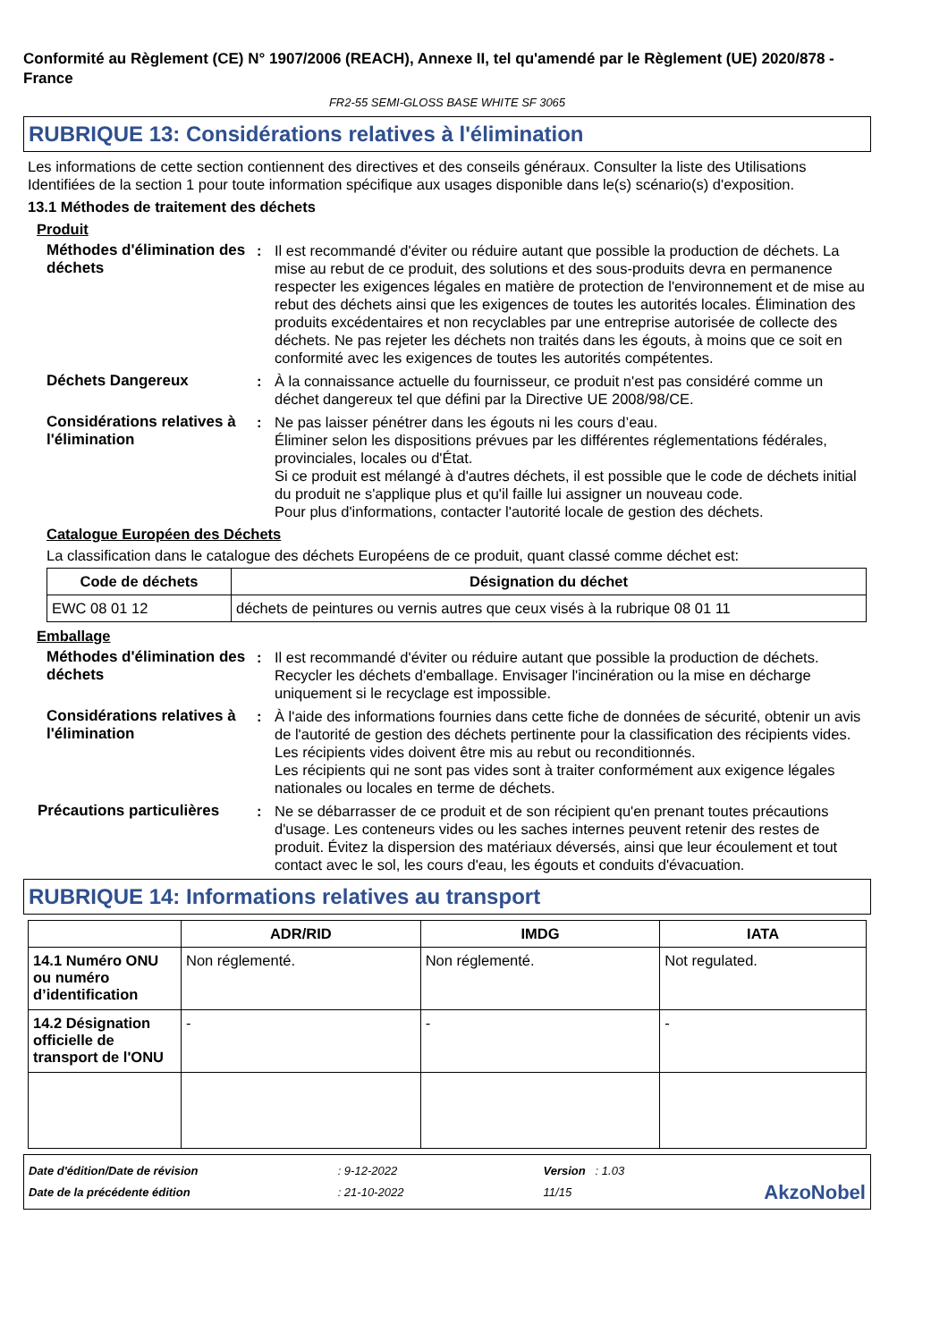Conformité au Règlement (CE) N° 1907/2006 (REACH), Annexe II, tel qu'amendé par le Règlement (UE) 2020/878 - France
FR2-55 SEMI-GLOSS BASE WHITE SF 3065
RUBRIQUE 13: Considérations relatives à l'élimination
Les informations de cette section contiennent des directives et des conseils généraux. Consulter la liste des Utilisations Identifiées de la section 1 pour toute information spécifique aux usages disponible dans le(s) scénario(s) d'exposition.
13.1 Méthodes de traitement des déchets
Produit
Méthodes d'élimination des déchets
: Il est recommandé d'éviter ou réduire autant que possible la production de déchets. La mise au rebut de ce produit, des solutions et des sous-produits devra en permanence respecter les exigences légales en matière de protection de l'environnement et de mise au rebut des déchets ainsi que les exigences de toutes les autorités locales. Élimination des produits excédentaires et non recyclables par une entreprise autorisée de collecte des déchets. Ne pas rejeter les déchets non traités dans les égouts, à moins que ce soit en conformité avec les exigences de toutes les autorités compétentes.
Déchets Dangereux : À la connaissance actuelle du fournisseur, ce produit n'est pas considéré comme un déchet dangereux tel que défini par la Directive UE 2008/98/CE.
Considérations relatives à l'élimination
: Ne pas laisser pénétrer dans les égouts ni les cours d’eau.
Éliminer selon les dispositions prévues par les différentes réglementations fédérales, provinciales, locales ou d'État.
Si ce produit est mélangé à d'autres déchets, il est possible que le code de déchets initial du produit ne s'applique plus et qu'il faille lui assigner un nouveau code.
Pour plus d'informations, contacter l'autorité locale de gestion des déchets.
Catalogue Européen des Déchets
La classification dans le catalogue des déchets Européens de ce produit, quant classé comme déchet est:
| Code de déchets | Désignation du déchet |
| --- | --- |
| EWC 08 01 12 | déchets de peintures ou vernis autres que ceux visés à la rubrique 08 01 11 |
Emballage
Méthodes d'élimination des déchets
: Il est recommandé d'éviter ou réduire autant que possible la production de déchets. Recycler les déchets d'emballage. Envisager l'incinération ou la mise en décharge uniquement si le recyclage est impossible.
Considérations relatives à l'élimination
: À l'aide des informations fournies dans cette fiche de données de sécurité, obtenir un avis de l'autorité de gestion des déchets pertinente pour la classification des récipients vides.
Les récipients vides doivent être mis au rebut ou reconditionnés.
Les récipients qui ne sont pas vides sont à traiter conformément aux exigence légales nationales ou locales en terme de déchets.
Précautions particulières
: Ne se débarrasser de ce produit et de son récipient qu'en prenant toutes précautions d'usage. Les conteneurs vides ou les saches internes peuvent retenir des restes de produit. Évitez la dispersion des matériaux déversés, ainsi que leur écoulement et tout contact avec le sol, les cours d'eau, les égouts et conduits d'évacuation.
RUBRIQUE 14: Informations relatives au transport
| | ADR/RID | IMDG | IATA |
| --- | --- | --- | --- |
| 14.1 Numéro ONU ou numéro d’identification | Non réglementé. | Non réglementé. | Not regulated. |
| 14.2 Désignation officielle de transport de l'ONU | - | - | - |
Date d'édition/Date de révision
Date de la précédente édition
: 9-12-2022
: 21-10-2022
Version : 1.03
11/15
AkzoNobel